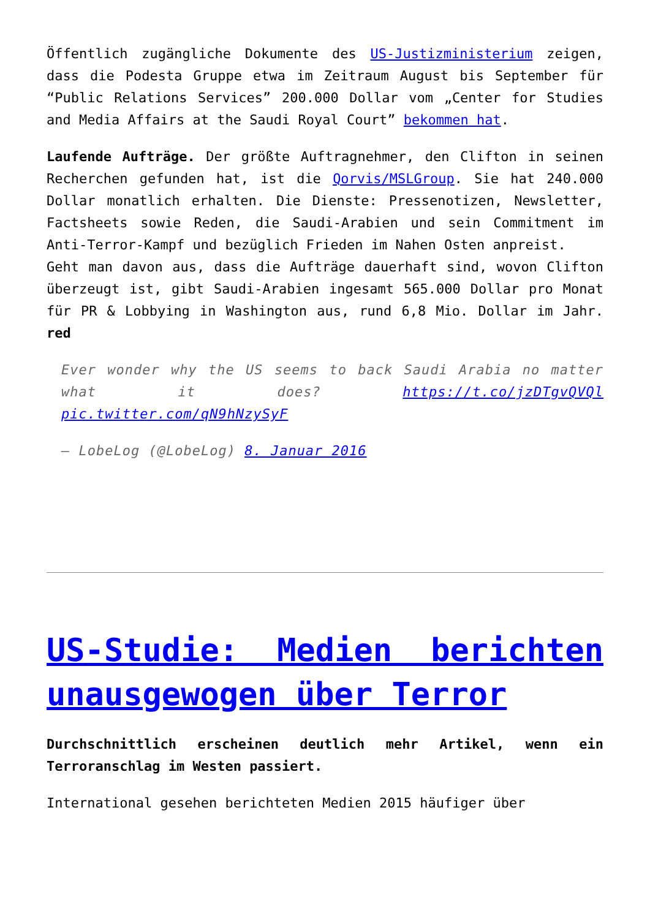Öffentlich zugängliche Dokumente des US-Justizministerium zeigen, dass die Podesta Gruppe etwa im Zeitraum August bis September für “Public Relations Services” 200.000 Dollar vom „Center for Studies and Media Affairs at the Saudi Royal Court” bekommen hat.
Laufende Aufträge. Der größte Auftragnehmer, den Clifton in seinen Recherchen gefunden hat, ist die Qorvis/MSLGroup. Sie hat 240.000 Dollar monatlich erhalten. Die Dienste: Pressenotizen, Newsletter, Factsheets sowie Reden, die Saudi-Arabien und sein Commitment im Anti-Terror-Kampf und bezüglich Frieden im Nahen Osten anpreist.
Geht man davon aus, dass die Aufträge dauerhaft sind, wovon Clifton überzeugt ist, gibt Saudi-Arabien ingesamt 565.000 Dollar pro Monat für PR & Lobbying in Washington aus, rund 6,8 Mio. Dollar im Jahr. red
Ever wonder why the US seems to back Saudi Arabia no matter what it does? https://t.co/jzDTgvQVQl pic.twitter.com/qN9hNzySyF
— LobeLog (@LobeLog) 8. Januar 2016
US-Studie: Medien berichten unausgewogen über Terror
Durchschnittlich erscheinen deutlich mehr Artikel, wenn ein Terroranschlag im Westen passiert.
International gesehen berichteten Medien 2015 häufiger über